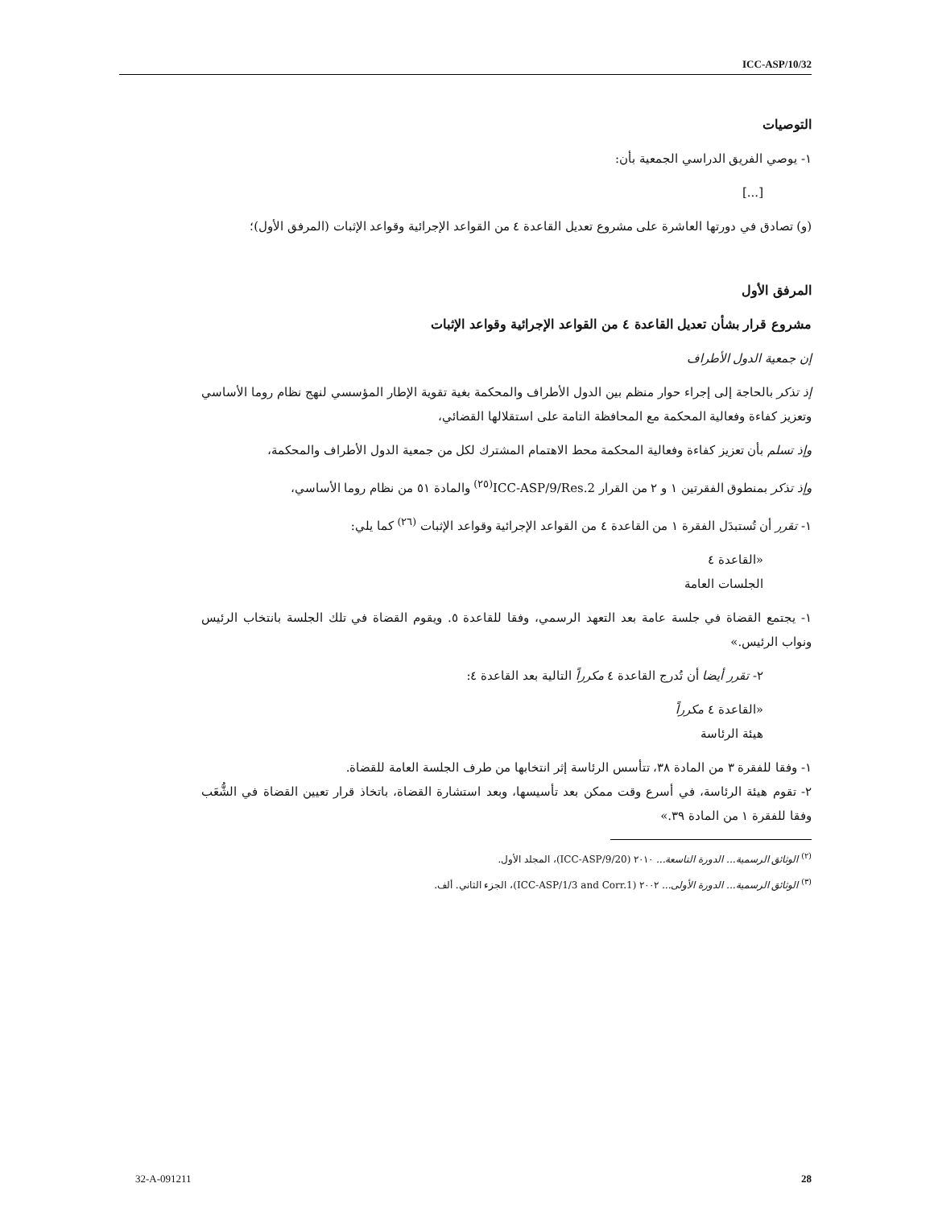ICC-ASP/10/32
التوصيات
١- يوصي الفريق الدراسي الجمعية بأن:
[...]
(و) تصادق في دورتها العاشرة على مشروع تعديل القاعدة ٤ من القواعد الإجرائية وقواعد الإثبات (المرفق الأول)؛
المرفق الأول
مشروع قرار بشأن تعديل القاعدة ٤ من القواعد الإجرائية وقواعد الإثبات
إن جمعية الدول الأطراف
إذ تذكر بالحاجة إلى إجراء حوار منظم بين الدول الأطراف والمحكمة بغية تقوية الإطار المؤسسي لنهج نظام روما الأساسي وتعزيز كفاءة وفعالية المحكمة مع المحافظة التامة على استقلالها القضائي،
وإذ تسلم بأن تعزيز كفاءة وفعالية المحكمة محط الاهتمام المشترك لكل من جمعية الدول الأطراف والمحكمة،
وإذ تذكر بمنطوق الفقرتين ١ و ٢ من القرار ICC-ASP/9/Res.2<sup>(٢٥)</sup> والمادة ٥١ من نظام روما الأساسي،
١- تقرر أن تُستبدَل الفقرة ١ من القاعدة ٤ من القواعد الإجرائية وقواعد الإثبات <sup>(٢٦)</sup> كما يلي:
«القاعدة ٤
الجلسات العامة
١- يجتمع القضاة في جلسة عامة بعد التعهد الرسمي، وفقا للقاعدة ٥. ويقوم القضاة في تلك الجلسة بانتخاب الرئيس ونواب الرئيس.»
٢- تقرر أيضا أن تُدرج القاعدة ٤ مكرراً التالية بعد القاعدة ٤:
«القاعدة ٤ مكرراً
هيئة الرئاسة
١- وفقا للفقرة ٣ من المادة ٣٨، تتأسس الرئاسة إثر انتخابها من طرف الجلسة العامة للقضاة.
٢- تقوم هيئة الرئاسة، في أسرع وقت ممكن بعد تأسيسها، وبعد استشارة القضاة، باتخاذ قرار تعيين القضاة في الشُّعَب وفقا للفقرة ١ من المادة ٣٩.»
<sup>(٢)</sup> الوثائق الرسمية... الدورة التاسعة... ٢٠١٠ (ICC-ASP/9/20)، المجلد الأول.
<sup>(٣)</sup> الوثائق الرسمية... الدورة الأولى... ٢٠٠٢ (ICC-ASP/1/3 and Corr.1)، الجزء الثاني. ألف.
32-A-091211 28